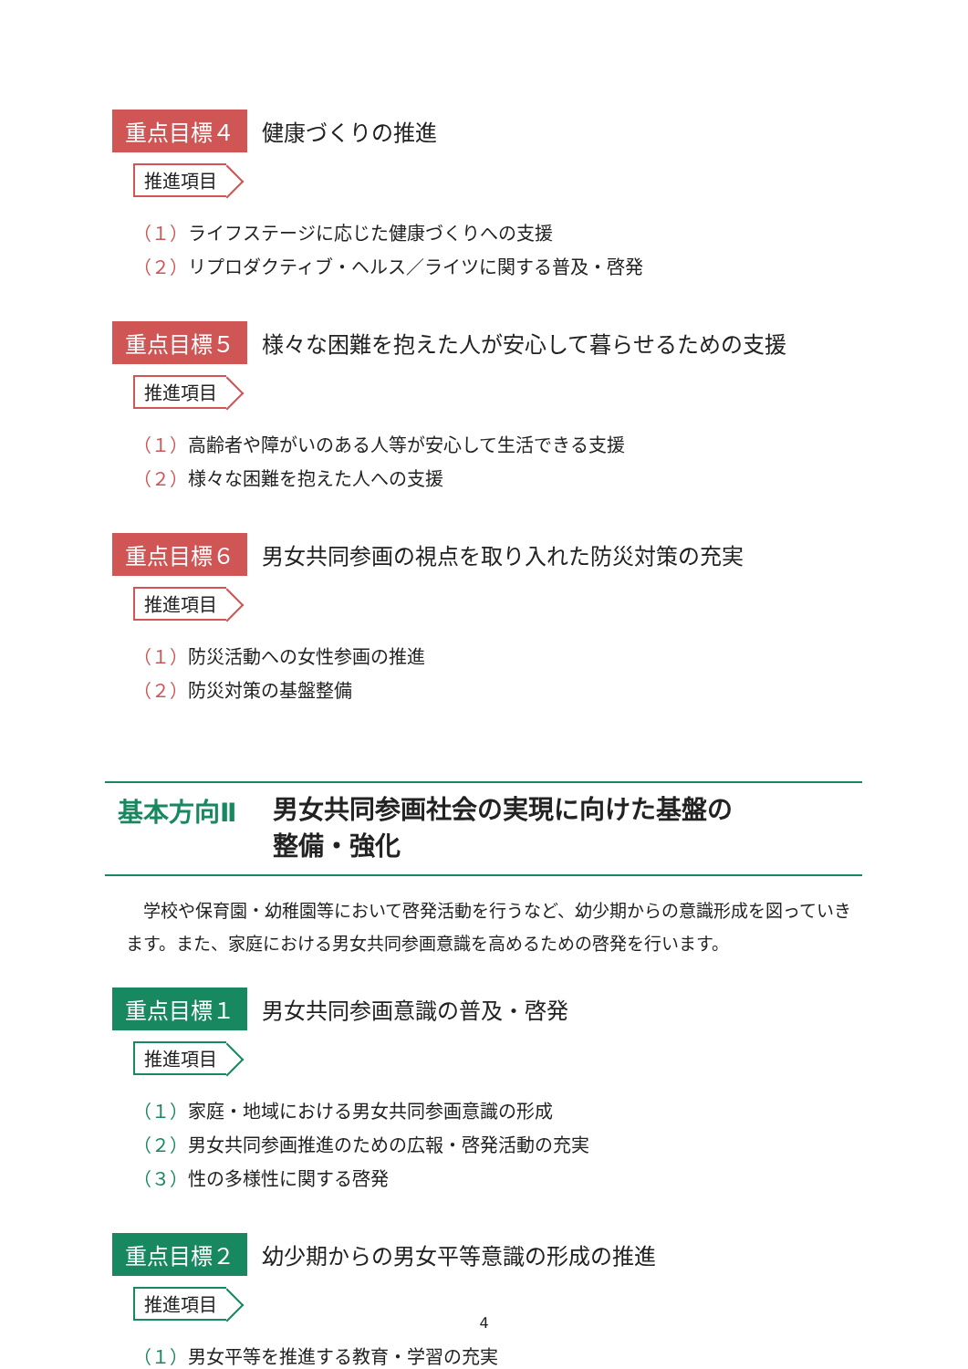重点目標４
健康づくりの推進
推進項目
（１）ライフステージに応じた健康づくりへの支援
（２）リプロダクティブ・ヘルス／ライツに関する普及・啓発
重点目標５
様々な困難を抱えた人が安心して暮らせるための支援
推進項目
（１）高齢者や障がいのある人等が安心して生活できる支援
（２）様々な困難を抱えた人への支援
重点目標６
男女共同参画の視点を取り入れた防災対策の充実
推進項目
（１）防災活動への女性参画の推進
（２）防災対策の基盤整備
基本方向Ⅱ
男女共同参画社会の実現に向けた基盤の
整備・強化
学校や保育園・幼稚園等において啓発活動を行うなど、幼少期からの意識形成を図っていきます。また、家庭における男女共同参画意識を高めるための啓発を行います。
重点目標１
男女共同参画意識の普及・啓発
推進項目
（１）家庭・地域における男女共同参画意識の形成
（２）男女共同参画推進のための広報・啓発活動の充実
（３）性の多様性に関する啓発
重点目標２
幼少期からの男女平等意識の形成の推進
推進項目
（１）男女平等を推進する教育・学習の充実
4